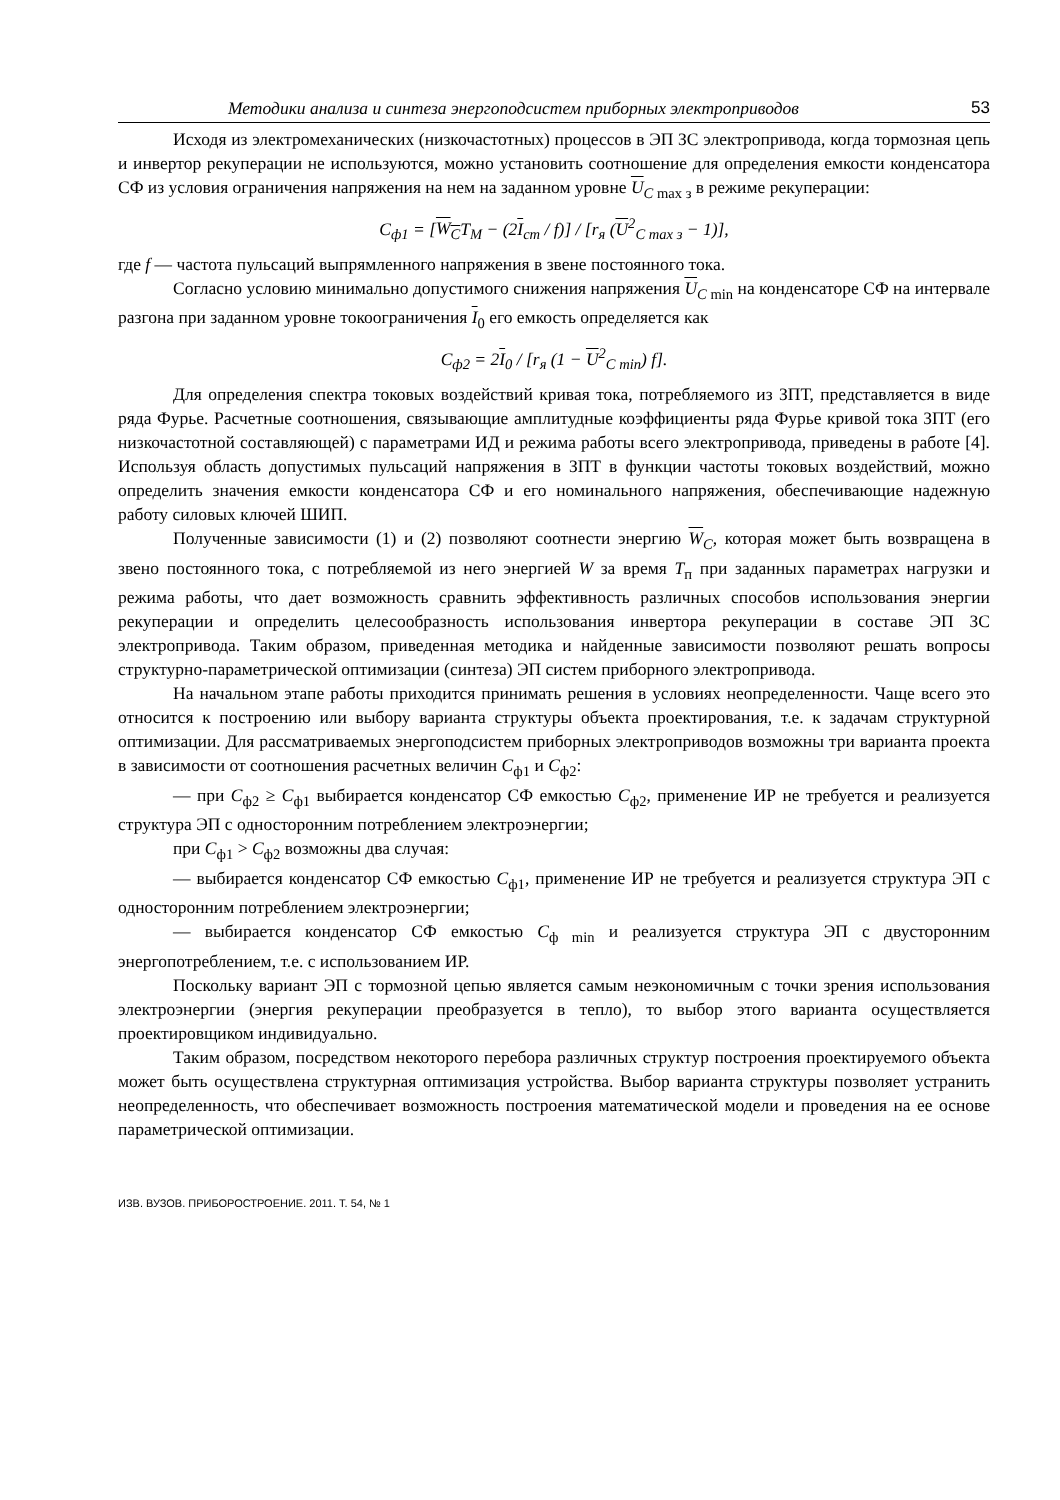Методики анализа и синтеза энергоподсистем приборных электроприводов 53
Исходя из электромеханических (низкочастотных) процессов в ЭП ЗС электропривода, когда тормозная цепь и инвертор рекуперации не используются, можно установить соотношение для определения емкости конденсатора СФ из условия ограничения напряжения на нем на заданном уровне U<sub>C max з</sub> в режиме рекуперации:
C<sub>ф1</sub> = [W<sub>C</sub>T<sub>M</sub> − (2I<sub>ст</sub> / f)] / [r<sub>я</sub> (U<sup>2</sup><sub>C max з</sub> − 1)],
где f — частота пульсаций выпрямленного напряжения в звене постоянного тока.
Согласно условию минимально допустимого снижения напряжения U<sub>C min</sub> на конденсаторе СФ на интервале разгона при заданном уровне токоограничения I<sub>0</sub> его емкость определяется как
C<sub>ф2</sub> = 2I<sub>0</sub> / [r<sub>я</sub> (1 − U<sup>2</sup><sub>C min</sub>) f].
Для определения спектра токовых воздействий кривая тока, потребляемого из ЗПТ, представляется в виде ряда Фурье. Расчетные соотношения, связывающие амплитудные коэффициенты ряда Фурье кривой тока ЗПТ (его низкочастотной составляющей) с параметрами ИД и режима работы всего электропривода, приведены в работе [4]. Используя область допустимых пульсаций напряжения в ЗПТ в функции частоты токовых воздействий, можно определить значения емкости конденсатора СФ и его номинального напряжения, обеспечивающие надежную работу силовых ключей ШИП.
Полученные зависимости (1) и (2) позволяют соотнести энергию W<sub>C</sub>, которая может быть возвращена в звено постоянного тока, с потребляемой из него энергией W за время T<sub>п</sub> при заданных параметрах нагрузки и режима работы, что дает возможность сравнить эффективность различных способов использования энергии рекуперации и определить целесообразность использования инвертора рекуперации в составе ЭП ЗС электропривода. Таким образом, приведенная методика и найденные зависимости позволяют решать вопросы структурно-параметрической оптимизации (синтеза) ЭП систем приборного электропривода.
На начальном этапе работы приходится принимать решения в условиях неопределенности. Чаще всего это относится к построению или выбору варианта структуры объекта проектирования, т.е. к задачам структурной оптимизации. Для рассматриваемых энергоподсистем приборных электроприводов возможны три варианта проекта в зависимости от соотношения расчетных величин C<sub>ф1</sub> и C<sub>ф2</sub>:
— при C<sub>ф2</sub> ≥ C<sub>ф1</sub> выбирается конденсатор СФ емкостью C<sub>ф2</sub>, применение ИР не требуется и реализуется структура ЭП с односторонним потреблением электроэнергии;
при C<sub>ф1</sub> > C<sub>ф2</sub> возможны два случая:
— выбирается конденсатор СФ емкостью C<sub>ф1</sub>, применение ИР не требуется и реализуется структура ЭП с односторонним потреблением электроэнергии;
— выбирается конденсатор СФ емкостью C<sub>ф min</sub> и реализуется структура ЭП с двусторонним энергопотреблением, т.е. с использованием ИР.
Поскольку вариант ЭП с тормозной цепью является самым неэкономичным с точки зрения использования электроэнергии (энергия рекуперации преобразуется в тепло), то выбор этого варианта осуществляется проектировщиком индивидуально.
Таким образом, посредством некоторого перебора различных структур построения проектируемого объекта может быть осуществлена структурная оптимизация устройства. Выбор варианта структуры позволяет устранить неопределенность, что обеспечивает возможность построения математической модели и проведения на ее основе параметрической оптимизации.
ИЗВ. ВУЗОВ. ПРИБОРОСТРОЕНИЕ. 2011. Т. 54, № 1